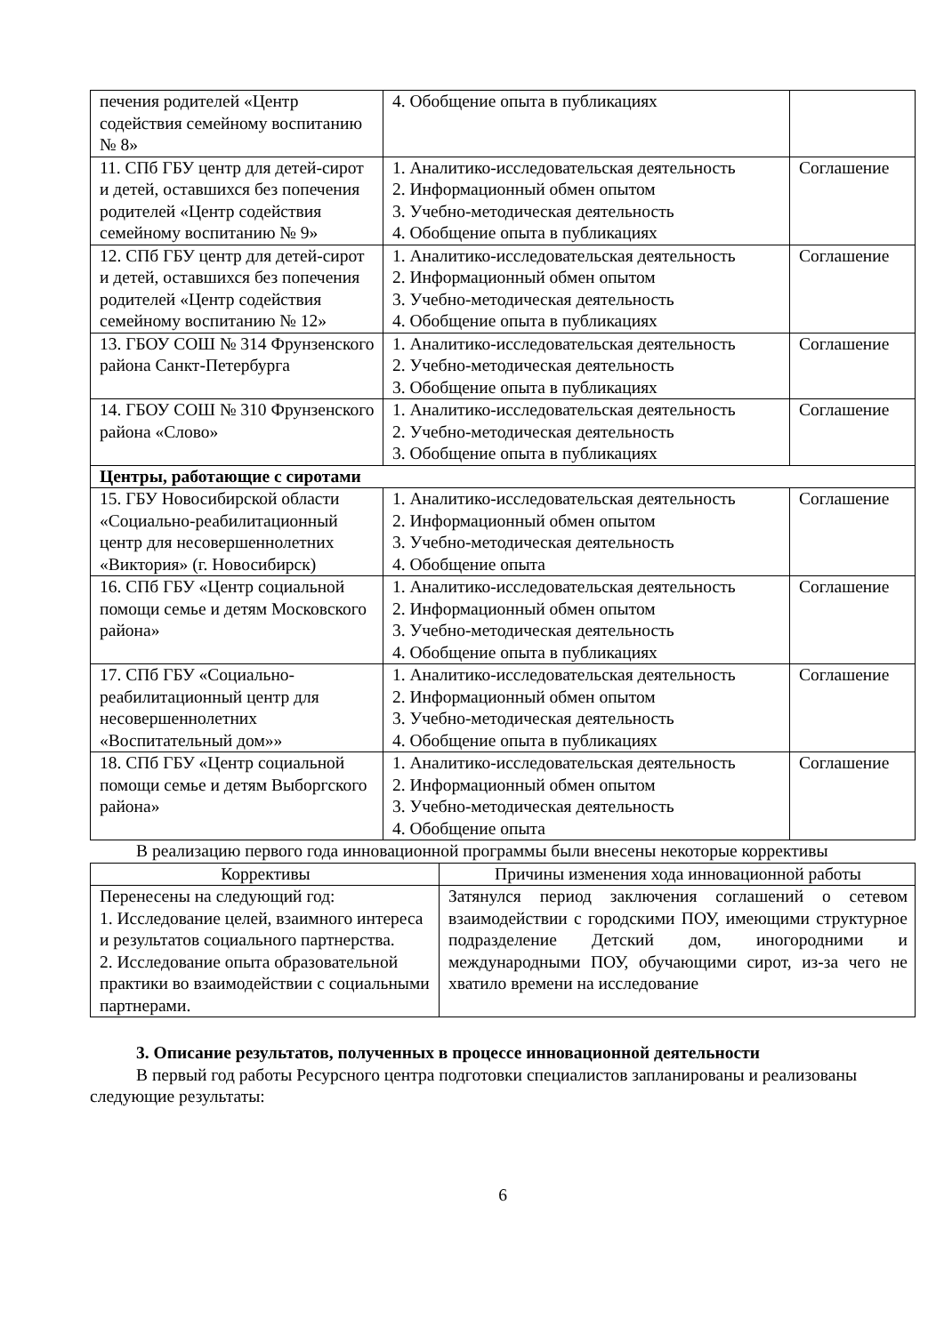| печения родителей «Центр содействия семейному воспитанию № 8» | 4. Обобщение опыта в публикациях | |
| 11. СПб ГБУ центр для детей-сирот и детей, оставшихся без попечения родителей «Центр содействия семейному воспитанию № 9» | 1. Аналитико-исследовательская деятельность 2. Информационный обмен опытом 3. Учебно-методическая деятельность 4. Обобщение опыта в публикациях | Соглашение |
| 12. СПб ГБУ центр для детей-сирот и детей, оставшихся без попечения родителей «Центр содействия семейному воспитанию № 12» | 1. Аналитико-исследовательская деятельность 2. Информационный обмен опытом 3. Учебно-методическая деятельность 4. Обобщение опыта в публикациях | Соглашение |
| 13. ГБОУ СОШ № 314 Фрунзенского района Санкт-Петербурга | 1. Аналитико-исследовательская деятельность 2. Учебно-методическая деятельность 3. Обобщение опыта в публикациях | Соглашение |
| 14. ГБОУ СОШ № 310 Фрунзенского района «Слово» | 1. Аналитико-исследовательская деятельность 2. Учебно-методическая деятельность 3. Обобщение опыта в публикациях | Соглашение |
| Центры, работающие с сиротами | | |
| 15. ГБУ Новосибирской области «Социально-реабилитационный центр для несовершеннолетних «Виктория» (г. Новосибирск) | 1. Аналитико-исследовательская деятельность 2. Информационный обмен опытом 3. Учебно-методическая деятельность 4. Обобщение опыта | Соглашение |
| 16. СПб ГБУ «Центр социальной помощи семье и детям Московского района» | 1. Аналитико-исследовательская деятельность 2. Информационный обмен опытом 3. Учебно-методическая деятельность 4. Обобщение опыта в публикациях | Соглашение |
| 17. СПб ГБУ «Социально-реабилитационный центр для несовершеннолетних «Воспитательный дом»» | 1. Аналитико-исследовательская деятельность 2. Информационный обмен опытом 3. Учебно-методическая деятельность 4. Обобщение опыта в публикациях | Соглашение |
| 18. СПб ГБУ «Центр социальной помощи семье и детям Выборгского района» | 1. Аналитико-исследовательская деятельность 2. Информационный обмен опытом 3. Учебно-методическая деятельность 4. Обобщение опыта | Соглашение |
В реализацию первого года инновационной программы были внесены некоторые коррективы
| Коррективы | Причины изменения хода инновационной работы |
| --- | --- |
| Перенесены на следующий год: 1. Исследование целей, взаимного интереса и результатов социального партнерства. 2. Исследование опыта образовательной практики во взаимодействии с социальными партнерами. | Затянулся период заключения соглашений о сетевом взаимодействии с городскими ПОУ, имеющими структурное подразделение Детский дом, иногородними и международными ПОУ, обучающими сирот, из-за чего не хватило времени на исследование |
3. Описание результатов, полученных в процессе инновационной деятельности
В первый год работы Ресурсного центра подготовки специалистов запланированы и реализованы следующие результаты:
6